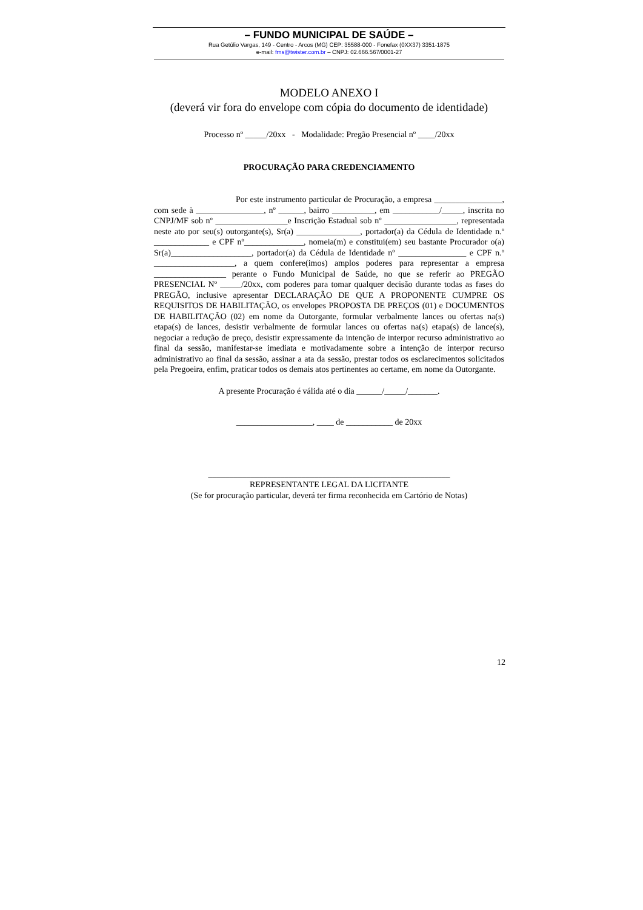– FUNDO MUNICIPAL DE SAÚDE –
Rua Getúlio Vargas, 149 - Centro - Arcos (MG) CEP: 35588-000 - Fonefax (0XX37) 3351-1875
e-mail: fms@twister.com.br – CNPJ: 02.666.567/0001-27
MODELO ANEXO I
(deverá vir fora do envelope com cópia do documento de identidade)
Processo nº _____/20xx - Modalidade: Pregão Presencial nº ____/20xx
PROCURAÇÃO PARA CREDENCIAMENTO
Por este instrumento particular de Procuração, a empresa ________________, com sede à ________________, nº ______, bairro __________, em ___________/_____, inscrita no CNPJ/MF sob nº _________________e Inscrição Estadual sob nº _________________, representada neste ato por seu(s) outorgante(s), Sr(a) _______________, portador(a) da Cédula de Identidade n.º _____________ e CPF nº______________, nomeia(m) e constitui(em) seu bastante Procurador o(a) Sr(a)___________________, portador(a) da Cédula de Identidade nº ________________ e CPF n.º ___________________, a quem confere(imos) amplos poderes para representar a empresa _________________ perante o Fundo Municipal de Saúde, no que se referir ao PREGÃO PRESENCIAL Nº _____/20xx, com poderes para tomar qualquer decisão durante todas as fases do PREGÃO, inclusive apresentar DECLARAÇÃO DE QUE A PROPONENTE CUMPRE OS REQUISITOS DE HABILITAÇÃO, os envelopes PROPOSTA DE PREÇOS (01) e DOCUMENTOS DE HABILITAÇÃO (02) em nome da Outorgante, formular verbalmente lances ou ofertas na(s) etapa(s) de lances, desistir verbalmente de formular lances ou ofertas na(s) etapa(s) de lance(s), negociar a redução de preço, desistir expressamente da intenção de interpor recurso administrativo ao final da sessão, manifestar-se imediata e motivadamente sobre a intenção de interpor recurso administrativo ao final da sessão, assinar a ata da sessão, prestar todos os esclarecimentos solicitados pela Pregoeira, enfim, praticar todos os demais atos pertinentes ao certame, em nome da Outorgante.
A presente Procuração é válida até o dia ______/_____/_______.
__________________, ____ de ___________ de 20xx
_________________________________________________________
REPRESENTANTE LEGAL DA LICITANTE
(Se for procuração particular, deverá ter firma reconhecida em Cartório de Notas)
12